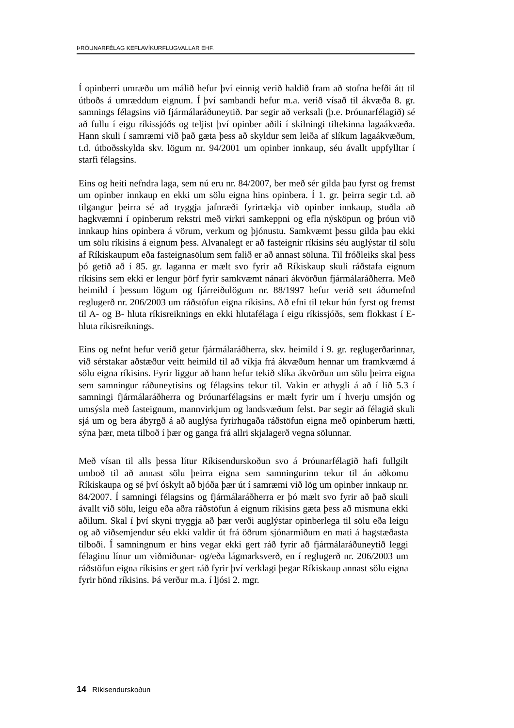ÞRÓUNARFÉLAG KEFLAVÍKURFLUGVALLAR EHF.
Í opinberri umræðu um málið hefur því einnig verið haldið fram að stofna hefði átt til útboðs á umræddum eignum. Í því sambandi hefur m.a. verið vísað til ákvæða 8. gr. samnings félagsins við fjármálaráðuneytið. Þar segir að verksali (þ.e. Þróunarfélagið) sé að fullu í eigu ríkissjóðs og teljist því opinber aðili í skilningi tiltekinna lagaákvæða. Hann skuli í samræmi við það gæta þess að skyldur sem leiða af slíkum lagaákvæðum, t.d. útboðsskylda skv. lögum nr. 94/2001 um opinber innkaup, séu ávallt uppfylltar í starfi félagsins.
Eins og heiti nefndra laga, sem nú eru nr. 84/2007, ber með sér gilda þau fyrst og fremst um opinber innkaup en ekki um sölu eigna hins opinbera. Í 1. gr. þeirra segir t.d. að tilgangur þeirra sé að tryggja jafnræði fyrirtækja við opinber innkaup, stuðla að hagkvæmni í opinberum rekstri með virkri samkeppni og efla nýsköpun og þróun við innkaup hins opinbera á vörum, verkum og þjónustu. Samkvæmt þessu gilda þau ekki um sölu ríkisins á eignum þess. Alvanalegt er að fasteignir ríkisins séu auglýstar til sölu af Ríkiskaupum eða fasteignasölum sem falið er að annast söluna. Til fróðleiks skal þess þó getið að í 85. gr. laganna er mælt svo fyrir að Ríkiskaup skuli ráðstafa eignum ríkisins sem ekki er lengur þörf fyrir samkvæmt nánari ákvörðun fjármálaráðherra. Með heimild í þessum lögum og fjárreiðulögum nr. 88/1997 hefur verið sett áðurnefnd reglugerð nr. 206/2003 um ráðstöfun eigna ríkisins. Að efni til tekur hún fyrst og fremst til A- og B- hluta ríkisreiknings en ekki hlutafélaga í eigu ríkissjóðs, sem flokkast í E-hluta ríkisreiknings.
Eins og nefnt hefur verið getur fjármálaráðherra, skv. heimild í 9. gr. reglugerðarinnar, við sérstakar aðstæður veitt heimild til að víkja frá ákvæðum hennar um framkvæmd á sölu eigna ríkisins. Fyrir liggur að hann hefur tekið slíka ákvörðun um sölu þeirra eigna sem samningur ráðuneytisins og félagsins tekur til. Vakin er athygli á að í lið 5.3 í samningi fjármálaráðherra og Þróunarfélagsins er mælt fyrir um í hverju umsjón og umsýsla með fasteignum, mannvirkjum og landsvæðum felst. Þar segir að félagið skuli sjá um og bera ábyrgð á að auglýsa fyrirhugaða ráðstöfun eigna með opinberum hætti, sýna þær, meta tilboð í þær og ganga frá allri skjalagerð vegna sölunnar.
Með vísan til alls þessa lítur Ríkisendurskoðun svo á Þróunarfélagið hafi fullgilt umboð til að annast sölu þeirra eigna sem samningurinn tekur til án aðkomu Ríkiskaupa og sé því óskylt að bjóða þær út í samræmi við lög um opinber innkaup nr. 84/2007. Í samningi félagsins og fjármálaráðherra er þó mælt svo fyrir að það skuli ávallt við sölu, leigu eða aðra ráðstöfun á eignum ríkisins gæta þess að mismuna ekki aðilum. Skal í því skyni tryggja að þær verði auglýstar opinberlega til sölu eða leigu og að viðsemjendur séu ekki valdir út frá öðrum sjónarmiðum en mati á hagstæðasta tilboði. Í samningnum er hins vegar ekki gert ráð fyrir að fjármálaráðuneytið leggi félaginu línur um viðmiðunar- og/eða lágmarksverð, en í reglugerð nr. 206/2003 um ráðstöfun eigna ríkisins er gert ráð fyrir því verklagi þegar Ríkiskaup annast sölu eigna fyrir hönd ríkisins. Þá verður m.a. í ljósi 2. mgr.
14 Ríkisendurskoðun